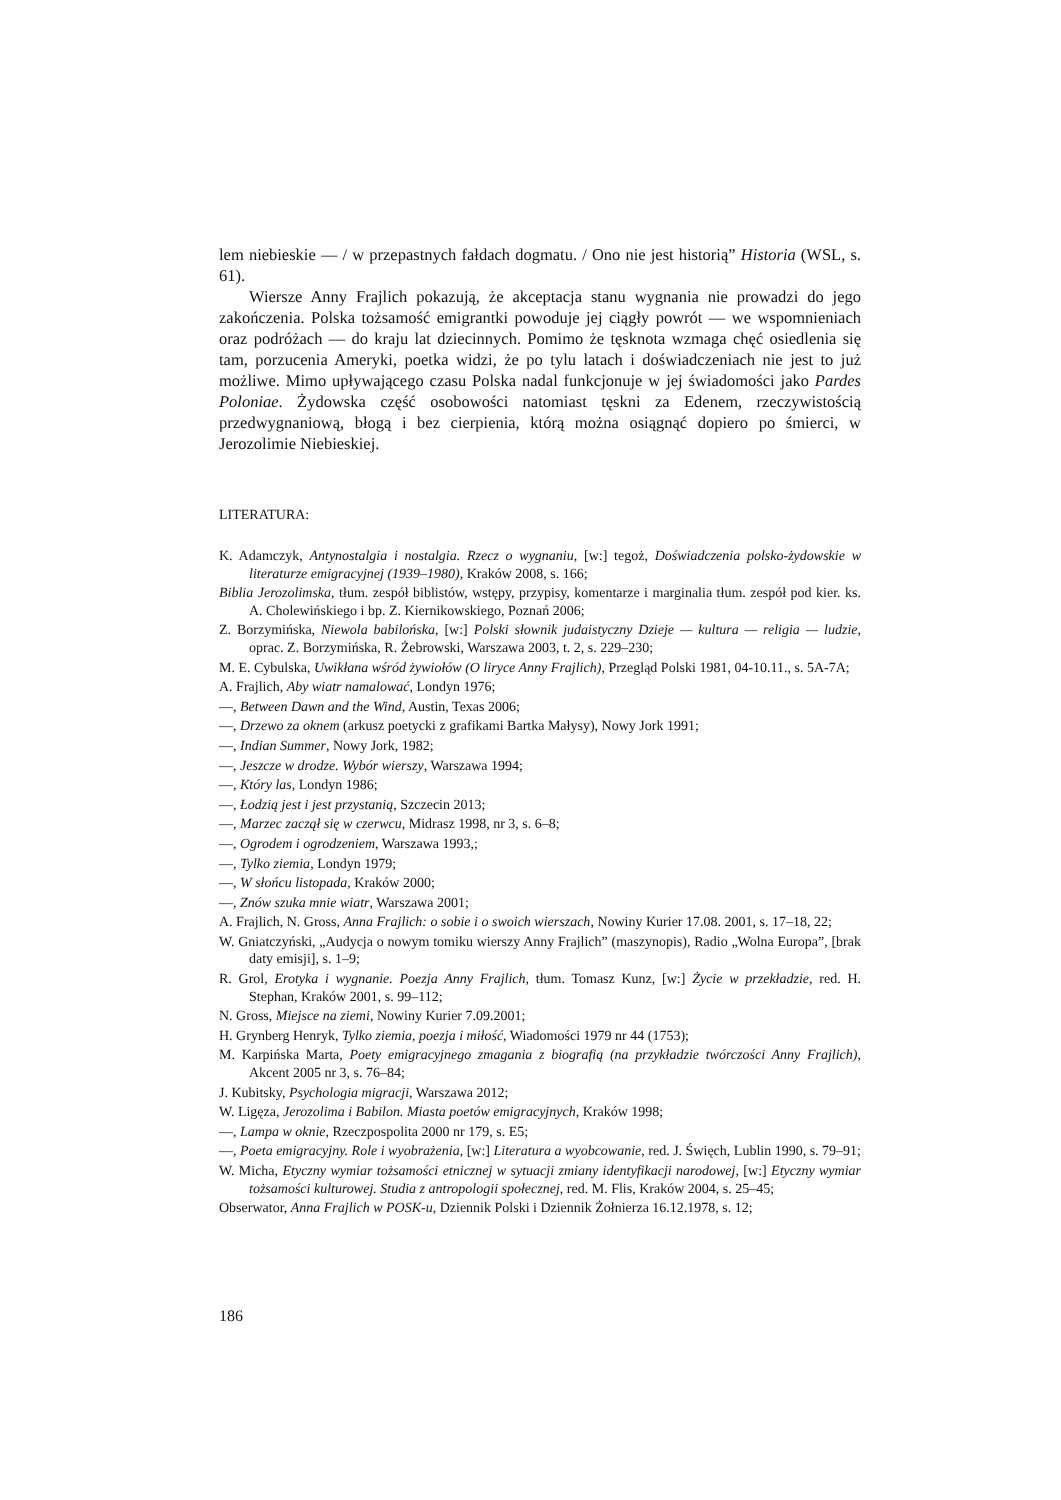lem niebieskie — / w przepastnych fałdach dogmatu. / Ono nie jest historią” Historia (WSL, s. 61).
Wiersze Anny Frajlich pokazują, że akceptacja stanu wygnania nie prowadzi do jego zakończenia. Polska tożsamość emigrantki powoduje jej ciągły powrót — we wspomnieniach oraz podróżach — do kraju lat dziecinnych. Pomimo że tęsknota wzmaga chęć osiedlenia się tam, porzucenia Ameryki, poetka widzi, że po tylu latach i doświadczeniach nie jest to już możliwe. Mimo upływającego czasu Polska nadal funkcjonuje w jej świadomości jako Pardes Poloniae. Żydowska część osobowości natomiast tęskni za Edenem, rzeczywistością przedwygnaniową, błogą i bez cierpienia, którą można osiągnąć dopiero po śmierci, w Jerozolimie Niebieskiej.
LITERATURA:
K. Adamczyk, Antynostalgia i nostalgia. Rzecz o wygnaniu, [w:] tegoż, Doświadczenia polsko-żydowskie w literaturze emigracyjnej (1939–1980), Kraków 2008, s. 166;
Biblia Jerozolimska, tłum. zespół biblistów, wstępy, przypisy, komentarze i marginalia tłum. zespół pod kier. ks. A. Cholewińskiego i bp. Z. Kiernikowskiego, Poznań 2006;
Z. Borzymińska, Niewola babilońska, [w:] Polski słownik judaistyczny Dzieje — kultura — religia — ludzie, oprac. Z. Borzymińska, R. Żebrowski, Warszawa 2003, t. 2, s. 229–230;
M. E. Cybulska, Uwikłana wśród żywiołów (O liryce Anny Frajlich), Przegląd Polski 1981, 04-10.11., s. 5A-7A;
A. Frajlich, Aby wiatr namalować, Londyn 1976;
—, Between Dawn and the Wind, Austin, Texas 2006;
—, Drzewo za oknem (arkusz poetycki z grafikami Bartka Małysy), Nowy Jork 1991;
—, Indian Summer, Nowy Jork, 1982;
—, Jeszcze w drodze. Wybór wierszy, Warszawa 1994;
—, Który las, Londyn 1986;
—, Łodzią jest i jest przystanią, Szczecin 2013;
—, Marzec zaczął się w czerwcu, Midrasz 1998, nr 3, s. 6–8;
—, Ogrodem i ogrodzeniem, Warszawa 1993,;
—, Tylko ziemia, Londyn 1979;
—, W słońcu listopada, Kraków 2000;
—, Znów szuka mnie wiatr, Warszawa 2001;
A. Frajlich, N. Gross, Anna Frajlich: o sobie i o swoich wierszach, Nowiny Kurier 17.08. 2001, s. 17–18, 22;
W. Gniatczyński, „Audycja o nowym tomiku wierszy Anny Frajlich” (maszynopis), Radio „Wolna Europa”, [brak daty emisji], s. 1–9;
R. Grol, Erotyka i wygnanie. Poezja Anny Frajlich, tłum. Tomasz Kunz, [w:] Życie w przekładzie, red. H. Stephan, Kraków 2001, s. 99–112;
N. Gross, Miejsce na ziemi, Nowiny Kurier 7.09.2001;
H. Grynberg Henryk, Tylko ziemia, poezja i miłość, Wiadomości 1979 nr 44 (1753);
M. Karpińska Marta, Poety emigracyjnego zmagania z biografią (na przykładzie twórczości Anny Frajlich), Akcent 2005 nr 3, s. 76–84;
J. Kubitsky, Psychologia migracji, Warszawa 2012;
W. Ligęza, Jerozolima i Babilon. Miasta poetów emigracyjnych, Kraków 1998;
—, Lampa w oknie, Rzeczpospolita 2000 nr 179, s. E5;
—, Poeta emigracyjny. Role i wyobrażenia, [w:] Literatura a wyobcowanie, red. J. Święch, Lublin 1990, s. 79–91;
W. Micha, Etyczny wymiar tożsamości etnicznej w sytuacji zmiany identyfikacji narodowej, [w:] Etyczny wymiar tożsamości kulturowej. Studia z antropologii społecznej, red. M. Flis, Kraków 2004, s. 25–45;
Obserwator, Anna Frajlich w POSK-u, Dziennik Polski i Dziennik Żołnierza 16.12.1978, s. 12;
186